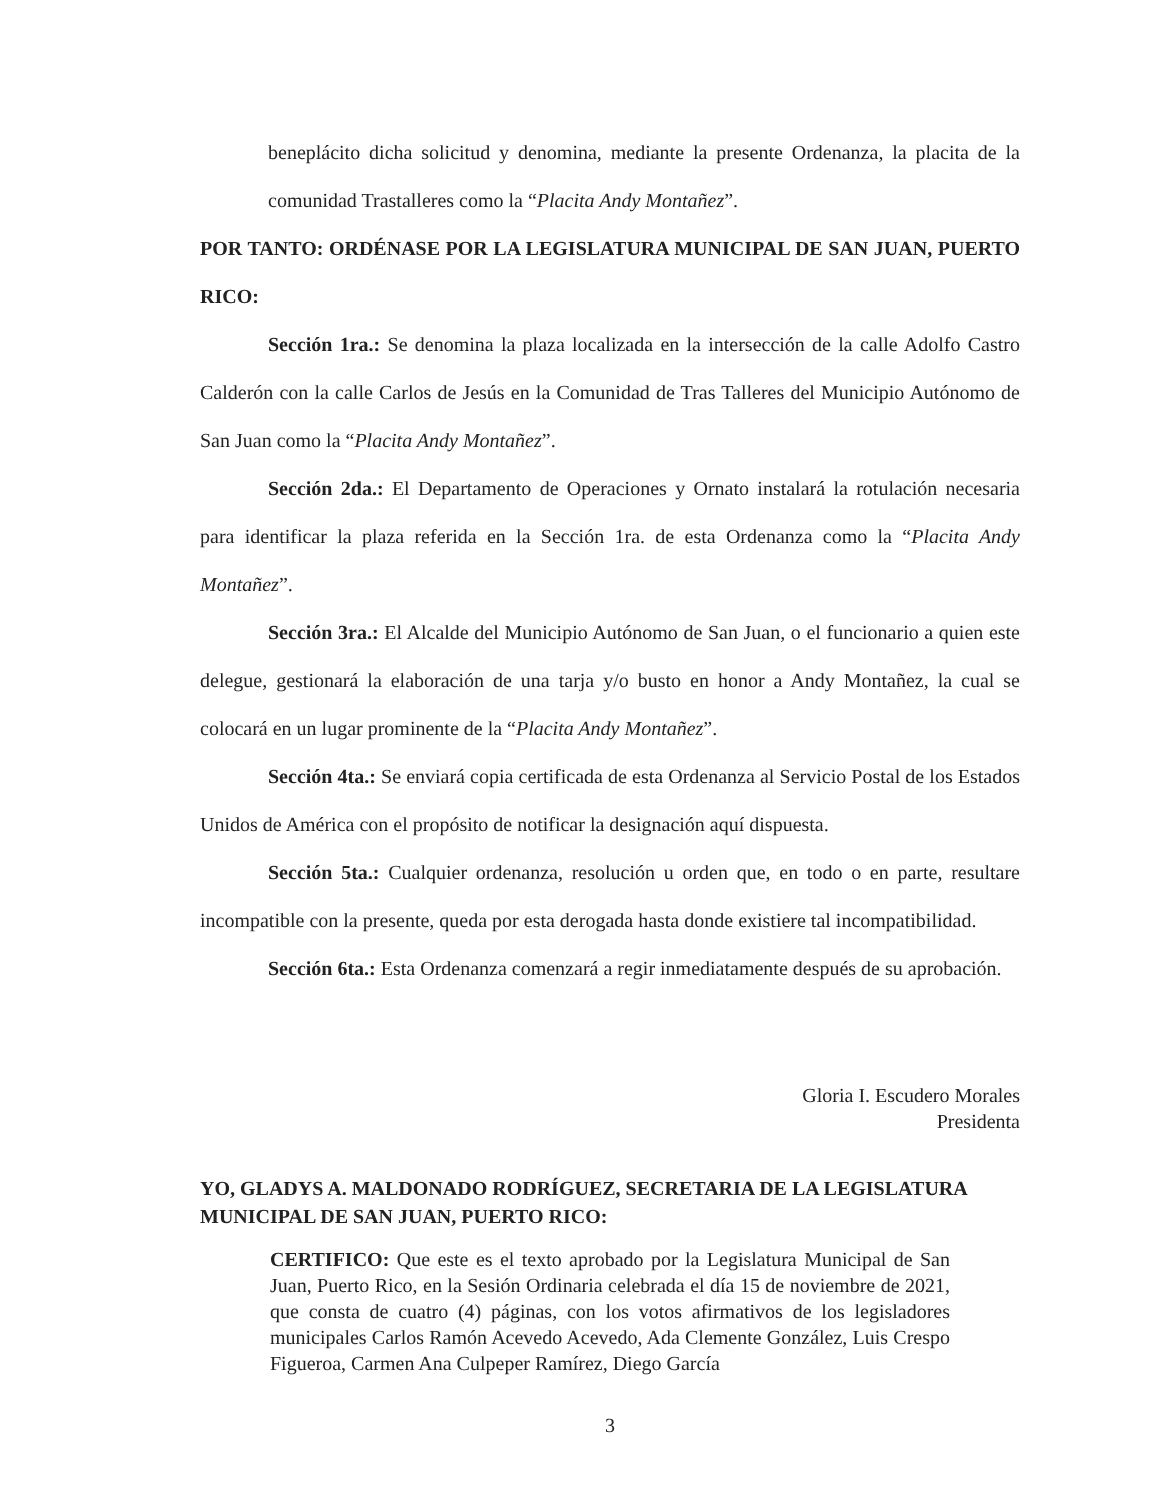beneplácito dicha solicitud y denomina, mediante la presente Ordenanza, la placita de la comunidad Trastalleres como la “Placita Andy Montañez”.
POR TANTO: ORDÉNASE POR LA LEGISLATURA MUNICIPAL DE SAN JUAN, PUERTO RICO:
Sección 1ra.: Se denomina la plaza localizada en la intersección de la calle Adolfo Castro Calderón con la calle Carlos de Jesús en la Comunidad de Tras Talleres del Municipio Autónomo de San Juan como la “Placita Andy Montañez”.
Sección 2da.: El Departamento de Operaciones y Ornato instalará la rotulación necesaria para identificar la plaza referida en la Sección 1ra. de esta Ordenanza como la “Placita Andy Montañez”.
Sección 3ra.: El Alcalde del Municipio Autónomo de San Juan, o el funcionario a quien este delegue, gestionará la elaboración de una tarja y/o busto en honor a Andy Montañez, la cual se colocará en un lugar prominente de la “Placita Andy Montañez”.
Sección 4ta.: Se enviará copia certificada de esta Ordenanza al Servicio Postal de los Estados Unidos de América con el propósito de notificar la designación aquí dispuesta.
Sección 5ta.: Cualquier ordenanza, resolución u orden que, en todo o en parte, resultare incompatible con la presente, queda por esta derogada hasta donde existiere tal incompatibilidad.
Sección 6ta.: Esta Ordenanza comenzará a regir inmediatamente después de su aprobación.
Gloria I. Escudero Morales
Presidenta
YO, GLADYS A. MALDONADO RODRÍGUEZ, SECRETARIA DE LA LEGISLATURA MUNICIPAL DE SAN JUAN, PUERTO RICO:
CERTIFICO: Que este es el texto aprobado por la Legislatura Municipal de San Juan, Puerto Rico, en la Sesión Ordinaria celebrada el día 15 de noviembre de 2021, que consta de cuatro (4) páginas, con los votos afirmativos de los legisladores municipales Carlos Ramón Acevedo Acevedo, Ada Clemente González, Luis Crespo Figueroa, Carmen Ana Culpeper Ramírez, Diego García
3